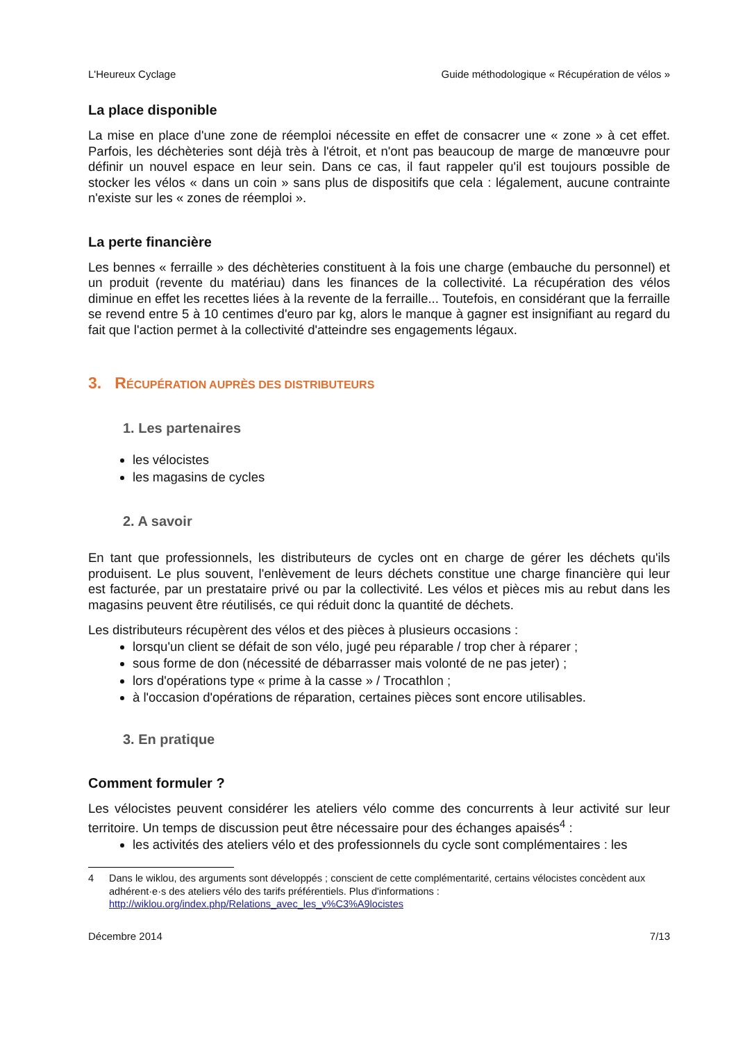L'Heureux Cyclage Guide méthodologique « Récupération de vélos »
La place disponible
La mise en place d'une zone de réemploi nécessite en effet de consacrer une « zone » à cet effet. Parfois, les déchèteries sont déjà très à l'étroit, et n'ont pas beaucoup de marge de manœuvre pour définir un nouvel espace en leur sein. Dans ce cas, il faut rappeler qu'il est toujours possible de stocker les vélos « dans un coin » sans plus de dispositifs que cela : légalement, aucune contrainte n'existe sur les « zones de réemploi ».
La perte financière
Les bennes « ferraille » des déchèteries constituent à la fois une charge (embauche du personnel) et un produit (revente du matériau) dans les finances de la collectivité. La récupération des vélos diminue en effet les recettes liées à la revente de la ferraille... Toutefois, en considérant que la ferraille se revend entre 5 à 10 centimes d'euro par kg, alors le manque à gagner est insignifiant au regard du fait que l'action permet à la collectivité d'atteindre ses engagements légaux.
3. RÉCUPÉRATION AUPRÈS DES DISTRIBUTEURS
1. Les partenaires
les vélocistes
les magasins de cycles
2. A savoir
En tant que professionnels, les distributeurs de cycles ont en charge de gérer les déchets qu'ils produisent. Le plus souvent, l'enlèvement de leurs déchets constitue une charge financière qui leur est facturée, par un prestataire privé ou par la collectivité. Les vélos et pièces mis au rebut dans les magasins peuvent être réutilisés, ce qui réduit donc la quantité de déchets.
Les distributeurs récupèrent des vélos et des pièces à plusieurs occasions :
lorsqu'un client se défait de son vélo, jugé peu réparable / trop cher à réparer ;
sous forme de don (nécessité de débarrasser mais volonté de ne pas jeter) ;
lors d'opérations type « prime à la casse » / Trocathlon ;
à l'occasion d'opérations de réparation, certaines pièces sont encore utilisables.
3. En pratique
Comment formuler ?
Les vélocistes peuvent considérer les ateliers vélo comme des concurrents à leur activité sur leur territoire. Un temps de discussion peut être nécessaire pour des échanges apaisés<sup>4</sup> :
les activités des ateliers vélo et des professionnels du cycle sont complémentaires : les
4 Dans le wiklou, des arguments sont développés ; conscient de cette complémentarité, certains vélocistes concèdent aux adhérent·e·s des ateliers vélo des tarifs préférentiels. Plus d'informations : http://wiklou.org/index.php/Relations_avec_les_v%C3%A9locistes
Décembre 2014 7/13